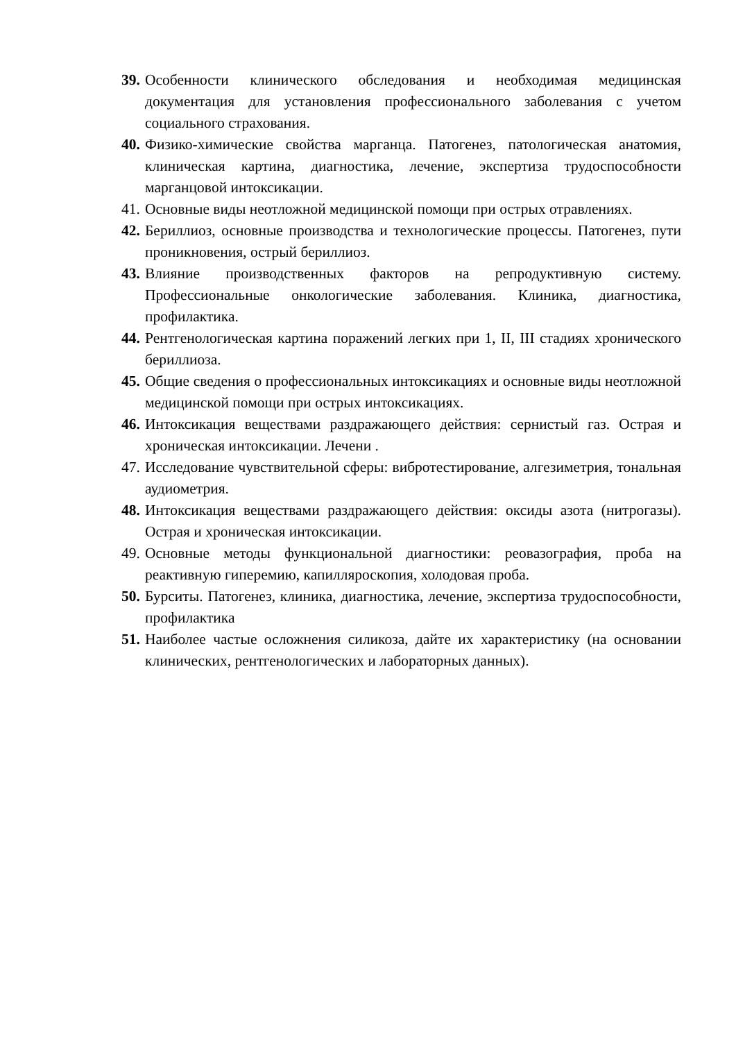39. Особенности клинического обследования и необходимая медицинская документация для установления профессионального заболевания с учетом социального страхования.
40. Физико-химические свойства марганца. Патогенез, патологическая анатомия, клиническая картина, диагностика, лечение, экспертиза трудоспособности марганцовой интоксикации.
41. Основные виды неотложной медицинской помощи при острых отравлениях.
42. Бериллиоз, основные производства и технологические процессы. Патогенез, пути проникновения, острый бериллиоз.
43. Влияние производственных факторов на репродуктивную систему. Профессиональные онкологические заболевания. Клиника, диагностика, профилактика.
44. Рентгенологическая картина поражений легких при 1, II, III стадиях хронического бериллиоза.
45. Общие сведения о профессиональных интоксикациях и основные виды неотложной медицинской помощи при острых интоксикациях.
46. Интоксикация веществами раздражающего действия: сернистый газ. Острая и хроническая интоксикации. Лечени .
47. Исследование чувствительной сферы: вибротестирование, алгезиметрия, тональная аудиометрия.
48. Интоксикация веществами раздражающего действия: оксиды азота (нитрогазы). Острая и хроническая интоксикации.
49. Основные методы функциональной диагностики: реовазография, проба на реактивную гиперемию, капилляроскопия, холодовая проба.
50. Бурситы. Патогенез, клиника, диагностика, лечение, экспертиза трудоспособности, профилактика
51. Наиболее частые осложнения силикоза, дайте их характеристику (на основании клинических, рентгенологических и лабораторных данных).